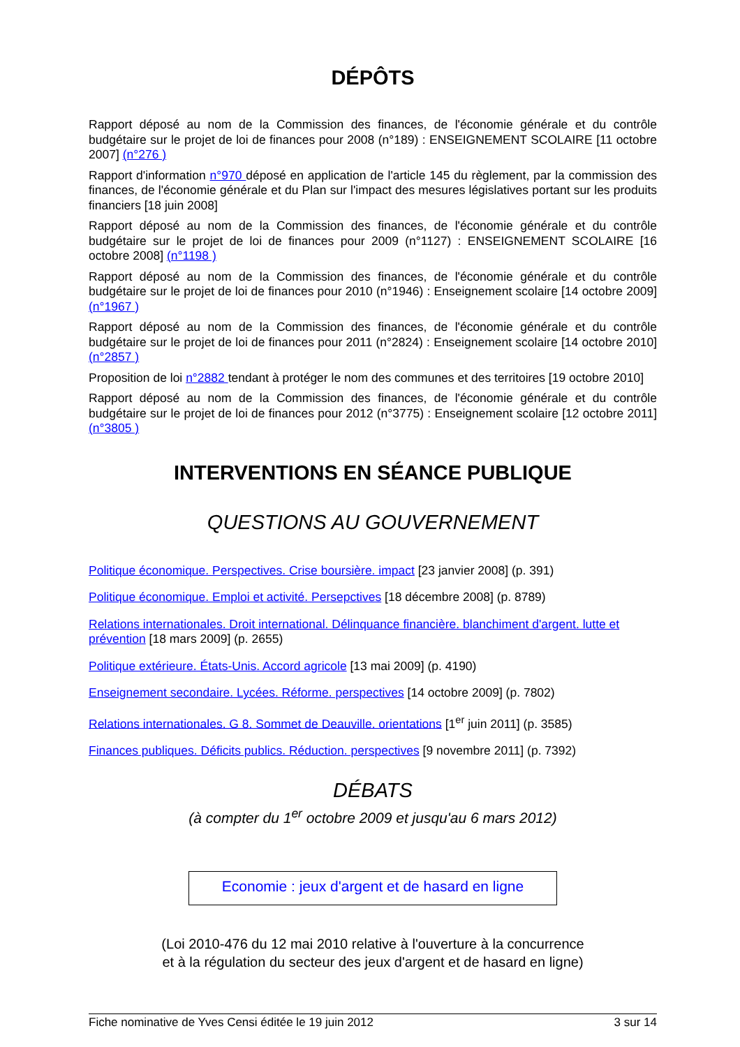DÉPÔTS
Rapport déposé au nom de la Commission des finances, de l'économie générale et du contrôle budgétaire sur le projet de loi de finances pour 2008 (n°189) : ENSEIGNEMENT SCOLAIRE [11 octobre 2007] (n°276 )
Rapport d'information n°970 déposé en application de l'article 145 du règlement, par la commission des finances, de l'économie générale et du Plan sur l'impact des mesures législatives portant sur les produits financiers [18 juin 2008]
Rapport déposé au nom de la Commission des finances, de l'économie générale et du contrôle budgétaire sur le projet de loi de finances pour 2009 (n°1127) : ENSEIGNEMENT SCOLAIRE [16 octobre 2008] (n°1198 )
Rapport déposé au nom de la Commission des finances, de l'économie générale et du contrôle budgétaire sur le projet de loi de finances pour 2010 (n°1946) : Enseignement scolaire [14 octobre 2009] (n°1967 )
Rapport déposé au nom de la Commission des finances, de l'économie générale et du contrôle budgétaire sur le projet de loi de finances pour 2011 (n°2824) : Enseignement scolaire [14 octobre 2010] (n°2857 )
Proposition de loi n°2882 tendant à protéger le nom des communes et des territoires [19 octobre 2010]
Rapport déposé au nom de la Commission des finances, de l'économie générale et du contrôle budgétaire sur le projet de loi de finances pour 2012 (n°3775) : Enseignement scolaire [12 octobre 2011] (n°3805 )
INTERVENTIONS EN SÉANCE PUBLIQUE
QUESTIONS AU GOUVERNEMENT
Politique économique. Perspectives. Crise boursière. impact [23 janvier 2008] (p. 391)
Politique économique. Emploi et activité. Persepctives [18 décembre 2008] (p. 8789)
Relations internationales. Droit international. Délinquance financière. blanchiment d'argent. lutte et prévention [18 mars 2009] (p. 2655)
Politique extérieure. États-Unis. Accord agricole [13 mai 2009] (p. 4190)
Enseignement secondaire. Lycées. Réforme. perspectives [14 octobre 2009] (p. 7802)
Relations internationales. G 8. Sommet de Deauville. orientations [1<sup>er</sup> juin 2011] (p. 3585)
Finances publiques. Déficits publics. Réduction. perspectives [9 novembre 2011] (p. 7392)
DÉBATS
(à compter du 1<sup>er</sup> octobre 2009 et jusqu'au 6 mars 2012)
Economie : jeux d'argent et de hasard en ligne
(Loi 2010-476 du 12 mai 2010 relative à l'ouverture à la concurrence
et à la régulation du secteur des jeux d'argent et de hasard en ligne)
Fiche nominative de Yves Censi éditée le 19 juin 2012 3 sur 14